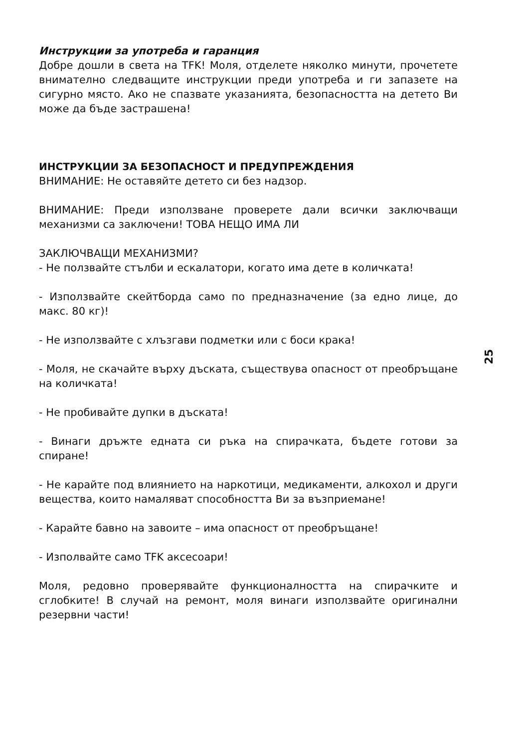Инструкции за употреба и гаранция
Добре дошли в света на TFK! Моля, отделете няколко минути, прочетете внимателно следващите инструкции преди употреба и ги запазете на сигурно място. Ако не спазвате указанията, безопасността на детето Ви може да бъде застрашена!
ИНСТРУКЦИИ ЗА БЕЗОПАСНОСТ И ПРЕДУПРЕЖДЕНИЯ
ВНИМАНИЕ: Не оставяйте детето си без надзор.
ВНИМАНИЕ: Преди използване проверете дали всички заключващи механизми са заключени! ТОВА НЕЩО ИМА ЛИ
ЗАКЛЮЧВАЩИ МЕХАНИЗМИ?
- Не ползвайте стълби и ескалатори, когато има дете в количката!
- Използвайте скейтборда само по предназначение (за едно лице, до макс. 80 кг)!
- Не използвайте с хлъзгави подметки или с боси крака!
- Моля, не скачайте върху дъската, съществува опасност от преобръщане на количката!
- Не пробивайте дупки в дъската!
- Винаги дръжте едната си ръка на спирачката, бъдете готови за спиране!
- Не карайте под влиянието на наркотици, медикаменти, алкохол и други вещества, които намаляват способността Ви за възприемане!
- Карайте бавно на завоите – има опасност от преобръщане!
- Изполвайте само TFK аксесоари!
Моля, редовно проверявайте функционалността на спирачките и сглобките! В случай на ремонт, моля винаги използвайте оригинални резервни части!
25